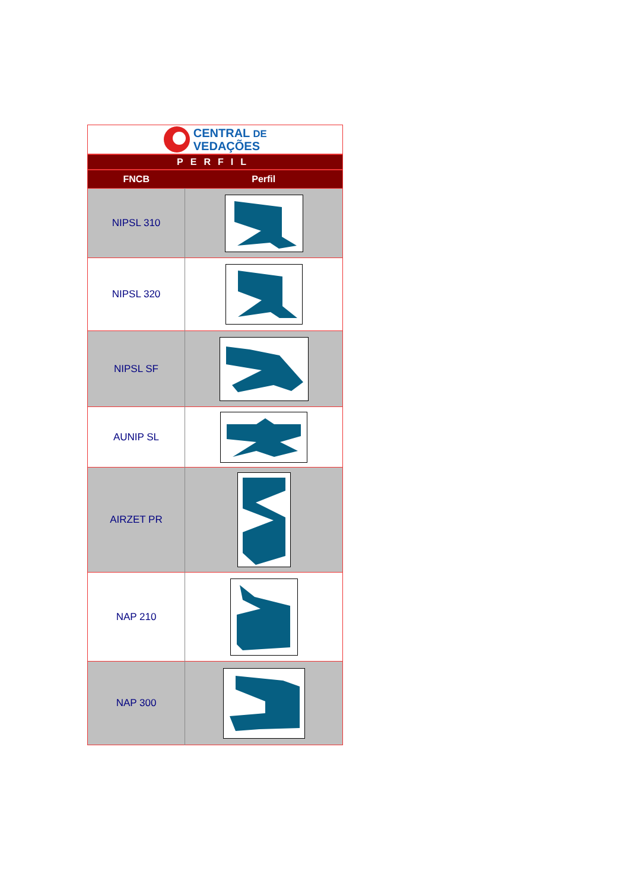| CENTRAL DE VEDAÇÕES | |
| PERFIL | |
| FNCB | Perfil |
| NIPSL 310 | |
| NIPSL 320 | |
| NIPSL SF | |
| AUNIP SL | |
| AIRZET PR | |
| NAP 210 | |
| NAP 300 | |